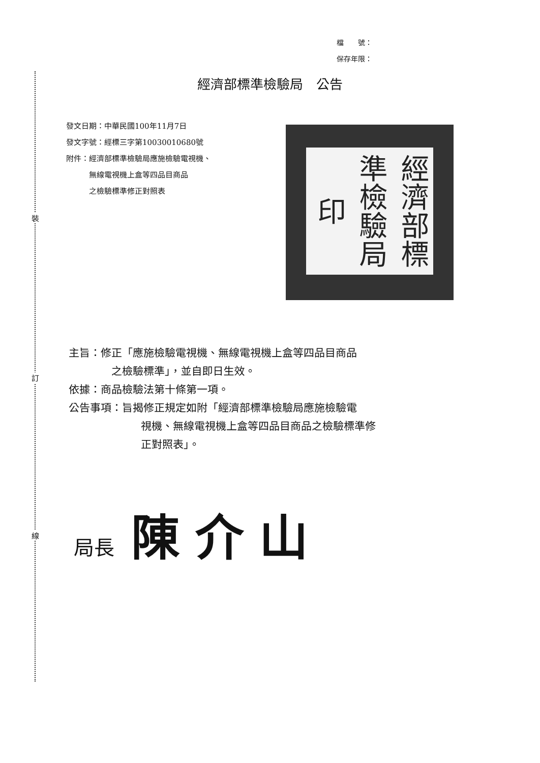裝
訂
線
檔　　號：
保存年限：
經濟部標準檢驗局　公告
發文日期：中華民國100年11月7日
發文字號：經標三字第10030010680號
附件：經濟部標準檢驗局應施檢驗電視機、
　　　無線電視機上盒等四品目商品
　　　之檢驗標準修正對照表
經濟部標準檢驗局印
主旨：修正「應施檢驗電視機、無線電視機上盒等四品目商品
之檢驗標準」，並自即日生效。
依據：商品檢驗法第十條第一項。
公告事項：旨揭修正規定如附「經濟部標準檢驗局應施檢驗電
視機、無線電視機上盒等四品目商品之檢驗標準修
正對照表」。
局長 陳介山